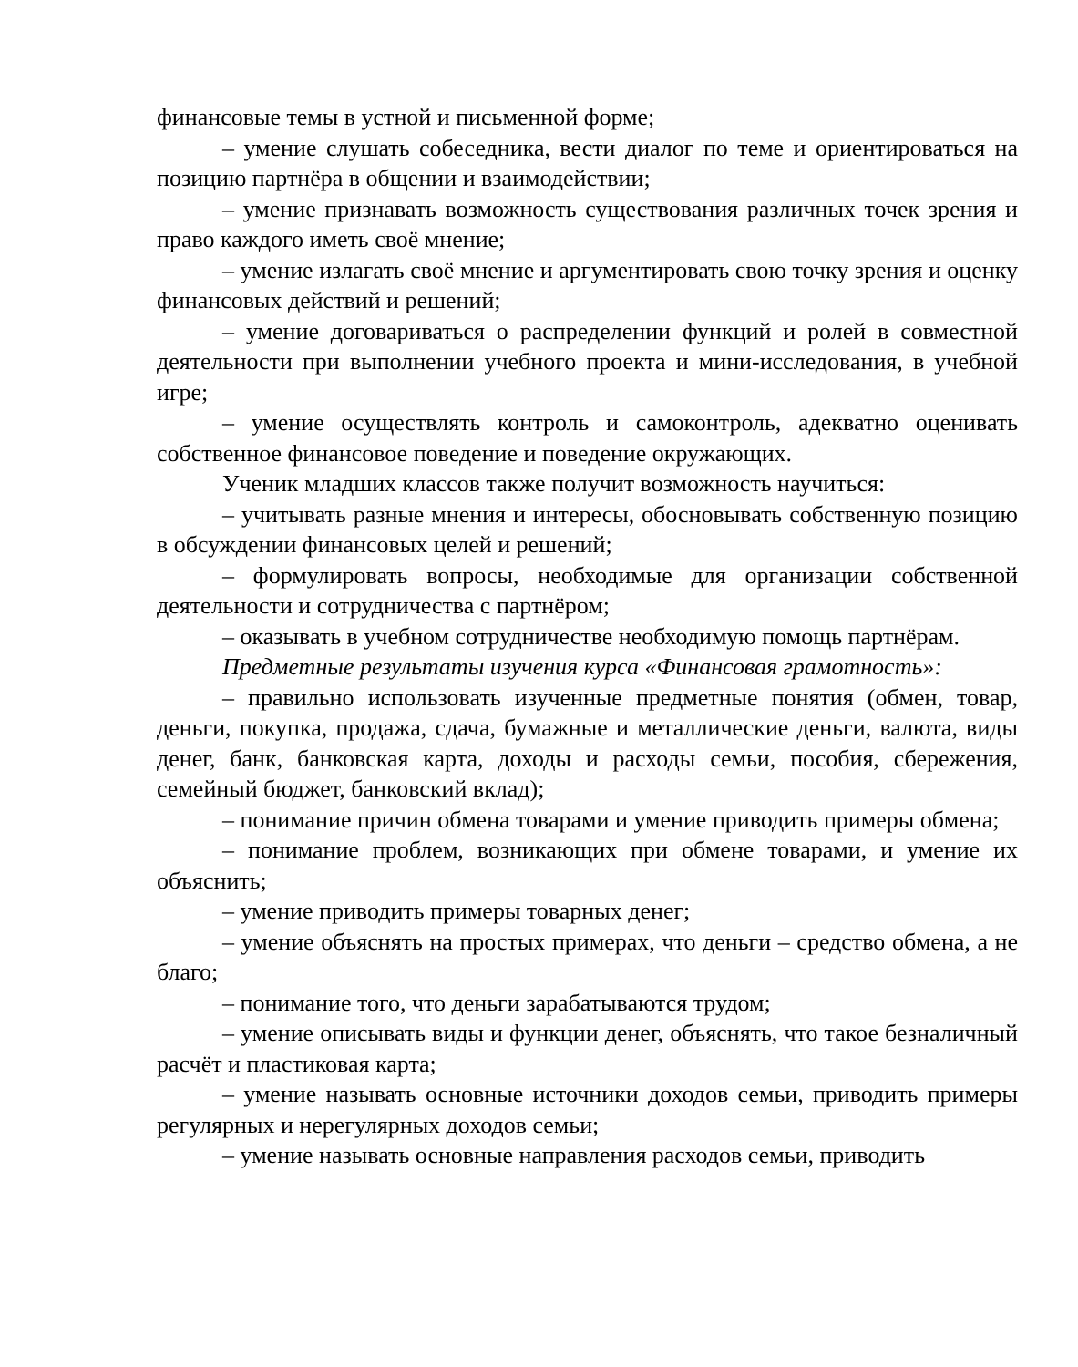финансовые темы в устной и письменной форме;
– умение слушать собеседника, вести диалог по теме и ориентироваться на позицию партнёра в общении и взаимодействии;
– умение признавать возможность существования различных точек зрения и право каждого иметь своё мнение;
– умение излагать своё мнение и аргументировать свою точку зрения и оценку финансовых действий и решений;
– умение договариваться о распределении функций и ролей в совместной деятельности при выполнении учебного проекта и мини-исследования, в учебной игре;
– умение осуществлять контроль и самоконтроль, адекватно оценивать собственное финансовое поведение и поведение окружающих.
Ученик младших классов также получит возможность научиться:
– учитывать разные мнения и интересы, обосновывать собственную позицию в обсуждении финансовых целей и решений;
– формулировать вопросы, необходимые для организации собственной деятельности и сотрудничества с партнёром;
– оказывать в учебном сотрудничестве необходимую помощь партнёрам.
Предметные результаты изучения курса «Финансовая грамотность»:
– правильно использовать изученные предметные понятия (обмен, товар, деньги, покупка, продажа, сдача, бумажные и металлические деньги, валюта, виды денег, банк, банковская карта, доходы и расходы семьи, пособия, сбережения, семейный бюджет, банковский вклад);
– понимание причин обмена товарами и умение приводить примеры обмена;
– понимание проблем, возникающих при обмене товарами, и умение их объяснить;
– умение приводить примеры товарных денег;
– умение объяснять на простых примерах, что деньги – средство обмена, а не благо;
– понимание того, что деньги зарабатываются трудом;
– умение описывать виды и функции денег, объяснять, что такое безналичный расчёт и пластиковая карта;
– умение называть основные источники доходов семьи, приводить примеры регулярных и нерегулярных доходов семьи;
– умение называть основные направления расходов семьи, приводить